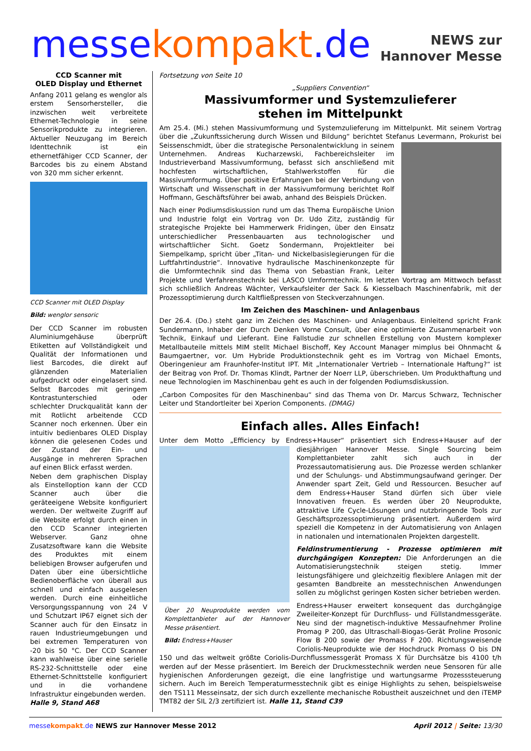messekompakt.de
NEWS zur
Hannover Messe
CCD Scanner mit
OLED Display und Ethernet
Anfang 2011 gelang es wenglor als erstem Sensorhersteller, die inzwischen weit verbreitete Ethernet-Technologie in seine Sensorikprodukte zu integrieren. Aktueller Neuzugang im Bereich Identtechnik ist ein ethernetfähiger CCD Scanner, der Barcodes bis zu einem Abstand von 320 mm sicher erkennt.
CCD Scanner mit OLED Display
Bild: wenglor sensoric
Der CCD Scanner im robusten Aluminiumgehäuse überprüft Etiketten auf Vollständigkeit und Qualität der Informationen und liest Barcodes, die direkt auf glänzenden Materialien aufgedruckt oder eingelasert sind. Selbst Barcodes mit geringem Kontrastunterschied oder schlechter Druckqualität kann der mit Rotlicht arbeitende CCD Scanner noch erkennen. Über ein intuitiv bedienbares OLED Display können die gelesenen Codes und der Zustand der Ein- und Ausgänge in mehreren Sprachen auf einen Blick erfasst werden.
Neben dem graphischen Display als Einstelloption kann der CCD Scanner auch über die geräteeigene Website konfiguriert werden. Der weltweite Zugriff auf die Website erfolgt durch einen in den CCD Scanner integrierten Webserver. Ganz ohne Zusatzsoftware kann die Website des Produktes mit einem beliebigen Browser aufgerufen und Daten über eine übersichtliche Bedienoberfläche von überall aus schnell und einfach ausgelesen werden. Durch eine einheitliche Versorgungsspannung von 24 V und Schutzart IP67 eignet sich der Scanner auch für den Einsatz in rauen Industrieumgebungen und bei extremen Temperaturen von -20 bis 50 °C. Der CCD Scanner kann wahlweise über eine serielle RS-232-Schnittstelle oder eine Ethernet-Schnittstelle konfiguriert und in die vorhandene Infrastruktur eingebunden werden.
Halle 9, Stand A68
Fortsetzung von Seite 10
„Suppliers Convention“
Massivumformer und Systemzulieferer
stehen im Mittelpunkt
Am 25.4. (Mi.) stehen Massivumformung und Systemzulieferung im Mittelpunkt. Mit seinem Vortrag über die „Zukunftssicherung durch Wissen und Bildung“ berichtet Stefanus Levermann, Prokurist bei Seissenschmidt, über die strategische Personalentwicklung in seinem Unternehmen. Andreas Kucharzewski, Fachbereichsleiter im Industrieverband Massivumformung, befasst sich anschließend mit hochfesten wirtschaftlichen, Stahlwerkstoffen für die Massivumformung. Über positive Erfahrungen bei der Verbindung von Wirtschaft und Wissenschaft in der Massivumformung berichtet Rolf Hoffmann, Geschäftsführer bei awab, anhand des Beispiels Drücken.
Nach einer Podiumsdiskussion rund um das Thema Europäische Union und Industrie folgt ein Vortrag von Dr. Udo Zitz, zuständig für strategische Projekte bei Hammerwerk Fridingen, über den Einsatz unterschiedlicher Pressenbauarten aus technologischer und wirtschaftlicher Sicht. Goetz Sondermann, Projektleiter bei Siempelkamp, spricht über „Titan- und Nickelbasislegierungen für die Luftfahrtindustrie“. Innovative hydraulische Maschinenkonzepte für die Umformtechnik sind das Thema von Sebastian Frank, Leiter Projekte und Verfahrenstechnik bei LASCO Umformtechnik. Im letzten Vortrag am Mittwoch befasst sich schließlich Andreas Wächter, Verkaufsleiter der Sack & Kiesselbach Maschinenfabrik, mit der Prozessoptimierung durch Kaltfließpressen von Steckverzahnungen.
Im Zeichen des Maschinen- und Anlagenbaus
Der 26.4. (Do.) steht ganz im Zeichen des Maschinen- und Anlagenbaus. Einleitend spricht Frank Sundermann, Inhaber der Durch Denken Vorne Consult, über eine optimierte Zusammenarbeit von Technik, Einkauf und Lieferant. Eine Fallstudie zur schnellen Erstellung von Mustern komplexer Metallbauteile mittels MIM stellt Michael Bischoff, Key Account Manager mimplus bei Ohnmacht & Baumgaertner, vor. Um Hybride Produktionstechnik geht es im Vortrag von Michael Emonts, Oberingenieur am Fraunhofer-Institut IPT. Mit „Internationaler Vertrieb – Internationale Haftung?“ ist der Beitrag von Prof. Dr. Thomas Klindt, Partner der Noerr LLP, überschrieben. Um Produkthaftung und neue Technologien im Maschinenbau geht es auch in der folgenden Podiumsdiskussion.
„Carbon Composites für den Maschinenbau“ sind das Thema von Dr. Marcus Schwarz, Technischer Leiter und Standortleiter bei Xperion Components. (DMAG)
Einfach alles. Alles Einfach!
Unter dem Motto „Efficiency by Endress+Hauser“ präsentiert sich Endress+Hauser auf der dies Über 20 Neuprodukte werden vom Komplettanbieter auf der Hannover Messe präsentiert.
Bild: Endress+Hauser jährigen Hannover Messe. Single Sourcing beim Komplettanbieter zahlt sich auch in der Prozessautomatisierung aus. Die Prozesse werden schlanker und der Schulungs- und Abstimmungsaufwand geringer. Der Anwender spart Zeit, Geld und Ressourcen. Besucher auf dem Endress+Hauser Stand dürfen sich über viele Innovativen freuen. Es werden über 20 Neuprodukte, attraktive Life Cycle-Lösungen und nutzbringende Tools zur Geschäftsprozessoptimierung präsentiert. Außerdem wird speziell die Kompetenz in der Automatisierung von Anlagen in nationalen und internationalen Projekten dargestellt.
Feldinstrumentierung - Prozesse optimieren mit durchgängigen Konzepten: Die Anforderungen an die Automatisierungstechnik steigen stetig. Immer leistungsfähigere und gleichzeitig flexiblere Anlagen mit der gesamten Bandbreite an messtechnischen Anwendungen sollen zu möglichst geringen Kosten sicher betrieben werden.
Endress+Hauser erweitert konsequent das durchgängige Zweileiter-Konzept für Durchfluss- und Füllstandmessgeräte. Neu sind der magnetisch-induktive Messaufnehmer Proline Promag P 200, das Ultraschall-Biogas-Gerät Proline Prosonic Flow B 200 sowie der Promass F 200. Richtungsweisende Coriolis-Neuprodukte wie der Hochdruck Promass O bis DN 150 und das weltweit größte Coriolis-Durchflussmessgerät Promass X für Durchsätze bis 4100 t/h werden auf der Messe präsentiert. Im Bereich der Druckmesstechnik werden neue Sensoren für alle hygienischen Anforderungen gezeigt, die eine langfristige und wartungsarme Prozesssteuerung sichern. Auch im Bereich Temperaturmesstechnik gibt es einige Highlights zu sehen, beispielsweise den TS111 Messeinsatz, der sich durch exzellente mechanische Robustheit auszeichnet und den iTEMP TMT82 der SIL 2/3 zertifiziert ist. Halle 11, Stand C39
messe kompakt.de NEWS zur Hannover Messe 2012 April 2012 | Seite: 13/30